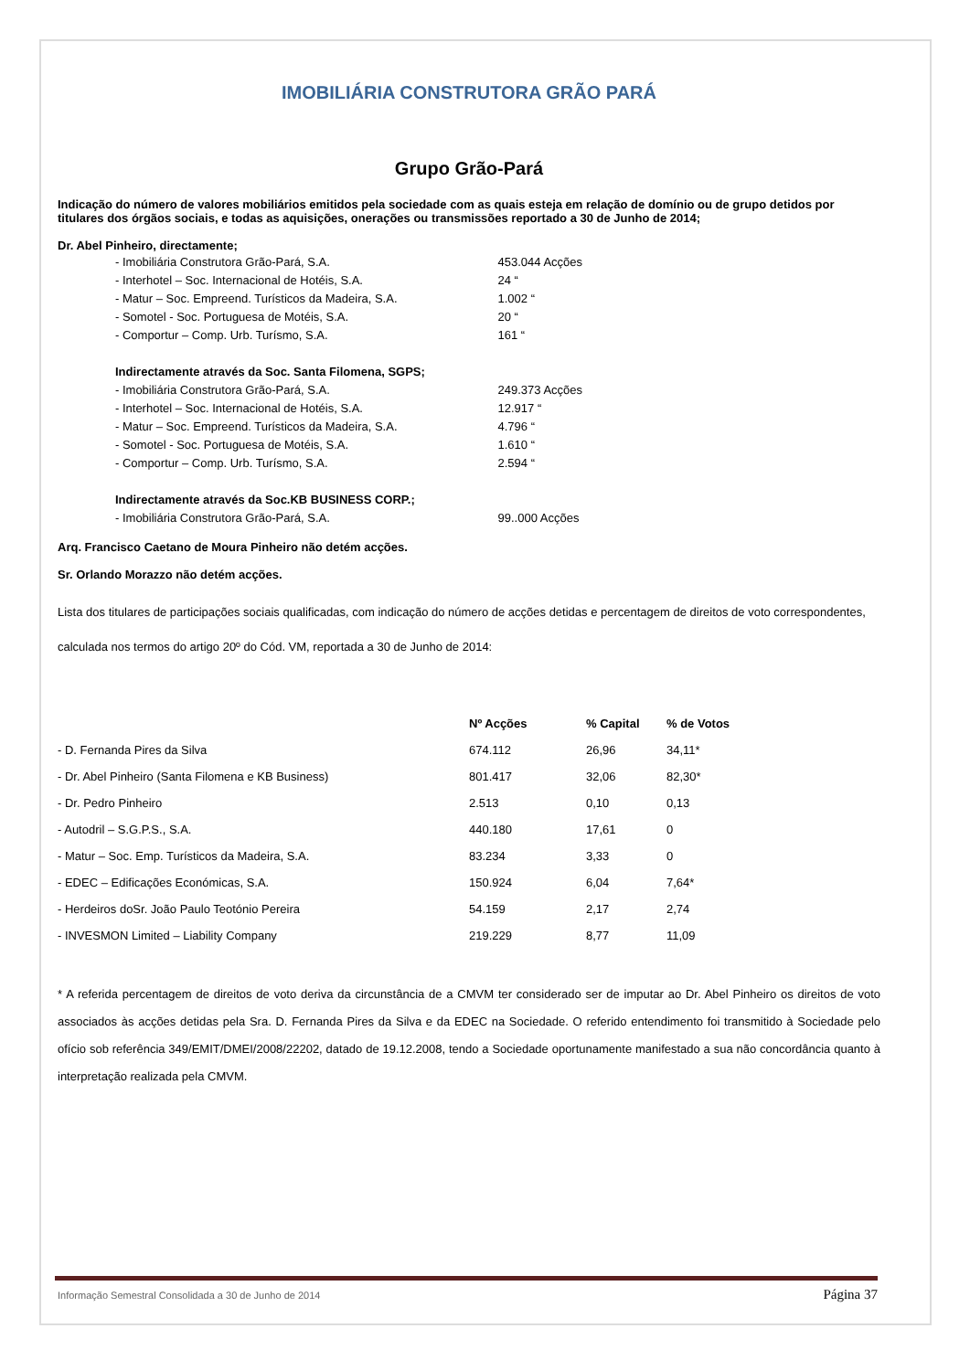IMOBILIÁRIA CONSTRUTORA GRÃO PARÁ
Grupo Grão-Pará
Indicação do número de valores mobiliários emitidos pela sociedade com as quais esteja em relação de domínio ou de grupo detidos por titulares dos órgãos sociais, e todas as aquisições, onerações ou transmissões reportado a 30 de Junho de 2014;
Dr. Abel Pinheiro, directamente;
| - Imobiliária Construtora Grão-Pará, S.A. | 453.044 Acções |
| - Interhotel – Soc. Internacional de Hotéis, S.A. | 24 “ |
| - Matur – Soc. Empreend. Turísticos da Madeira, S.A. | 1.002 “ |
| - Somotel - Soc. Portuguesa de Motéis, S.A. | 20 “ |
| - Comportur – Comp. Urb. Turísmo, S.A. | 161 “ |
| Indirectamente através da Soc. Santa Filomena, SGPS; | |
| - Imobiliária Construtora Grão-Pará, S.A. | 249.373 Acções |
| - Interhotel – Soc. Internacional de Hotéis, S.A. | 12.917 “ |
| - Matur – Soc. Empreend. Turísticos da Madeira, S.A. | 4.796 “ |
| - Somotel - Soc. Portuguesa de Motéis, S.A. | 1.610 “ |
| - Comportur – Comp. Urb. Turísmo, S.A. | 2.594 “ |
| Indirectamente através da Soc.KB BUSINESS CORP.; | |
| - Imobiliária Construtora Grão-Pará, S.A. | 99..000 Acções |
Arq. Francisco Caetano de Moura Pinheiro não detém acções.
Sr. Orlando Morazzo não detém acções.
Lista dos titulares de participações sociais qualificadas, com indicação do número de acções detidas e percentagem de direitos de voto correspondentes, calculada nos termos do artigo 20º do Cód. VM, reportada a 30 de Junho de 2014:
| | Nº Acções | % Capital | % de Votos |
| --- | --- | --- | --- |
| - D. Fernanda Pires da Silva | 674.112 | 26,96 | 34,11* |
| - Dr. Abel Pinheiro (Santa Filomena e KB Business) | 801.417 | 32,06 | 82,30* |
| - Dr. Pedro Pinheiro | 2.513 | 0,10 | 0,13 |
| - Autodril – S.G.P.S., S.A. | 440.180 | 17,61 | 0 |
| - Matur – Soc. Emp. Turísticos da Madeira, S.A. | 83.234 | 3,33 | 0 |
| - EDEC – Edificações Económicas, S.A. | 150.924 | 6,04 | 7,64* |
| - Herdeiros doSr. João Paulo Teotónio Pereira | 54.159 | 2,17 | 2,74 |
| - INVESMON Limited – Liability Company | 219.229 | 8,77 | 11,09 |
* A referida percentagem de direitos de voto deriva da circunstância de a CMVM ter considerado ser de imputar ao Dr. Abel Pinheiro os direitos de voto associados às acções detidas pela Sra. D. Fernanda Pires da Silva e da EDEC na Sociedade. O referido entendimento foi transmitido à Sociedade pelo ofício sob referência 349/EMIT/DMEI/2008/22202, datado de 19.12.2008, tendo a Sociedade oportunamente manifestado a sua não concordância quanto à interpretação realizada pela CMVM.
Informação Semestral Consolidada a 30 de Junho de 2014 Página 37